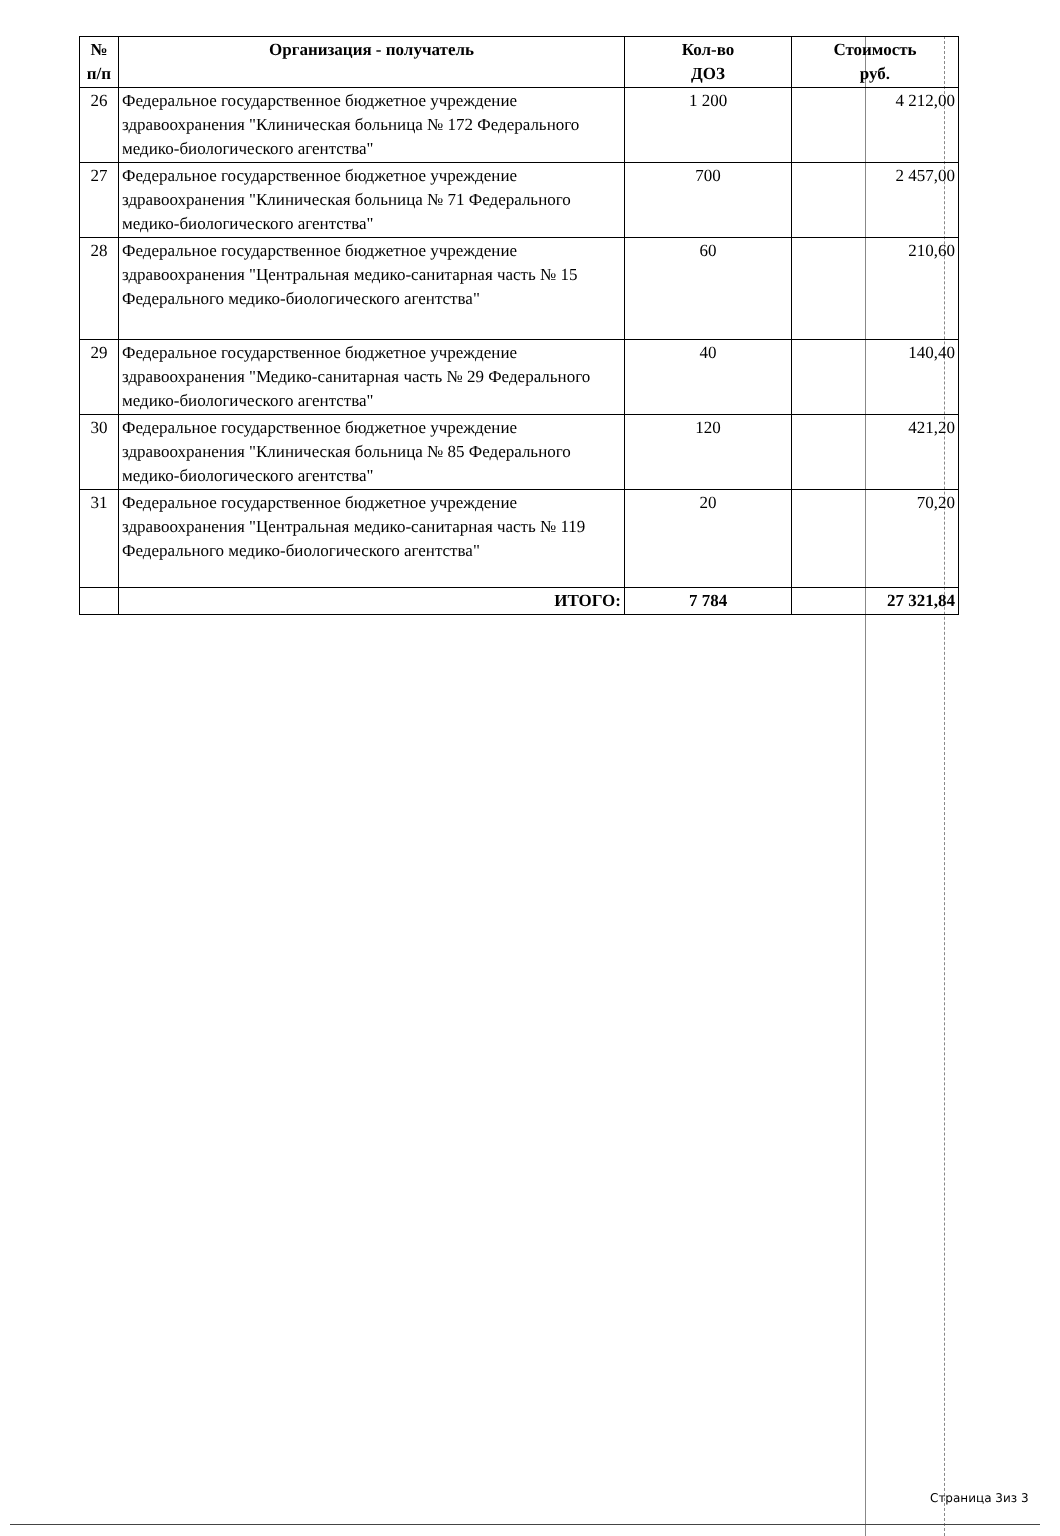| № п/п | Организация - получатель | Кол-во ДОЗ | Стоимость руб. |
| --- | --- | --- | --- |
| 26 | Федеральное государственное бюджетное учреждение здравоохранения "Клиническая больница № 172 Федерального медико-биологического агентства" | 1 200 | 4 212,00 |
| 27 | Федеральное государственное бюджетное учреждение здравоохранения "Клиническая больница № 71 Федерального медико-биологического агентства" | 700 | 2 457,00 |
| 28 | Федеральное государственное бюджетное учреждение здравоохранения "Центральная медико-санитарная часть № 15 Федерального медико-биологического агентства" | 60 | 210,60 |
| 29 | Федеральное государственное бюджетное учреждение здравоохранения "Медико-санитарная часть № 29 Федерального медико-биологического агентства" | 40 | 140,40 |
| 30 | Федеральное государственное бюджетное учреждение здравоохранения "Клиническая больница № 85 Федерального медико-биологического агентства" | 120 | 421,20 |
| 31 | Федеральное государственное бюджетное учреждение здравоохранения "Центральная медико-санитарная часть № 119 Федерального медико-биологического агентства" | 20 | 70,20 |
| | ИТОГО: | 7 784 | 27 321,84 |
Страница 3из 3